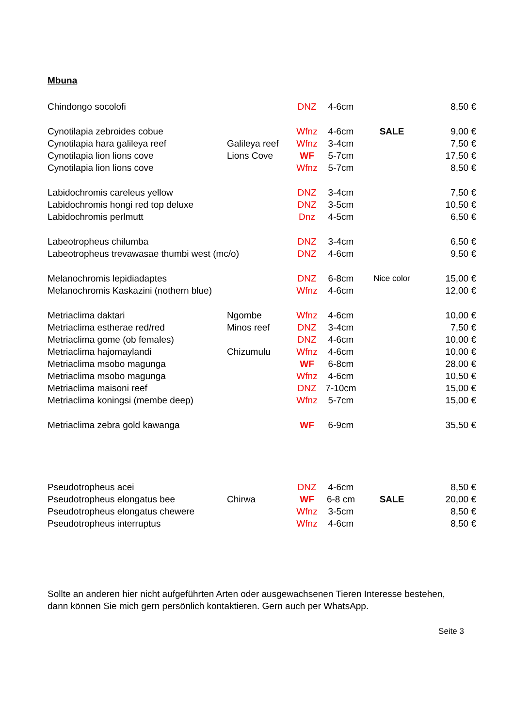Mbuna
| Chindongo socolofi | | DNZ | 4-6cm | | 8,50 € |
| Cynotilapia zebroides cobue | | Wfnz | 4-6cm | SALE | 9,00 € |
| Cynotilapia hara galileya reef | Galileya reef | Wfnz | 3-4cm | | 7,50 € |
| Cynotilapia lion lions cove | Lions Cove | WF | 5-7cm | | 17,50 € |
| Cynotilapia lion lions cove | | Wfnz | 5-7cm | | 8,50 € |
| Labidochromis careleus yellow | | DNZ | 3-4cm | | 7,50 € |
| Labidochromis hongi red top deluxe | | DNZ | 3-5cm | | 10,50 € |
| Labidochromis perlmutt | | Dnz | 4-5cm | | 6,50 € |
| Labeotropheus chilumba | | DNZ | 3-4cm | | 6,50 € |
| Labeotropheus trevawasae thumbi west (mc/o) | | DNZ | 4-6cm | | 9,50 € |
| Melanochromis lepidiadaptes | | DNZ | 6-8cm | Nice color | 15,00 € |
| Melanochromis Kaskazini (nothern blue) | | Wfnz | 4-6cm | | 12,00 € |
| Metriaclima daktari | Ngombe | Wfnz | 4-6cm | | 10,00 € |
| Metriaclima estherae red/red | Minos reef | DNZ | 3-4cm | | 7,50 € |
| Metriaclima gome (ob females) | | DNZ | 4-6cm | | 10,00 € |
| Metriaclima hajomaylandi | Chizumulu | Wfnz | 4-6cm | | 10,00 € |
| Metriaclima msobo magunga | | WF | 6-8cm | | 28,00 € |
| Metriaclima msobo magunga | | Wfnz | 4-6cm | | 10,50 € |
| Metriaclima maisoni reef | | DNZ | 7-10cm | | 15,00 € |
| Metriaclima koningsi (membe deep) | | Wfnz | 5-7cm | | 15,00 € |
| Metriaclima zebra gold kawanga | | WF | 6-9cm | | 35,50 € |
| Pseudotropheus acei | | DNZ | 4-6cm | | 8,50 € |
| Pseudotropheus elongatus bee | Chirwa | WF | 6-8 cm | SALE | 20,00 € |
| Pseudotropheus elongatus chewere | | Wfnz | 3-5cm | | 8,50 € |
| Pseudotropheus interruptus | | Wfnz | 4-6cm | | 8,50 € |
Sollte an anderen hier nicht aufgeführten Arten oder ausgewachsenen Tieren Interesse bestehen,
dann können Sie mich gern persönlich kontaktieren. Gern auch per WhatsApp.
Seite 3